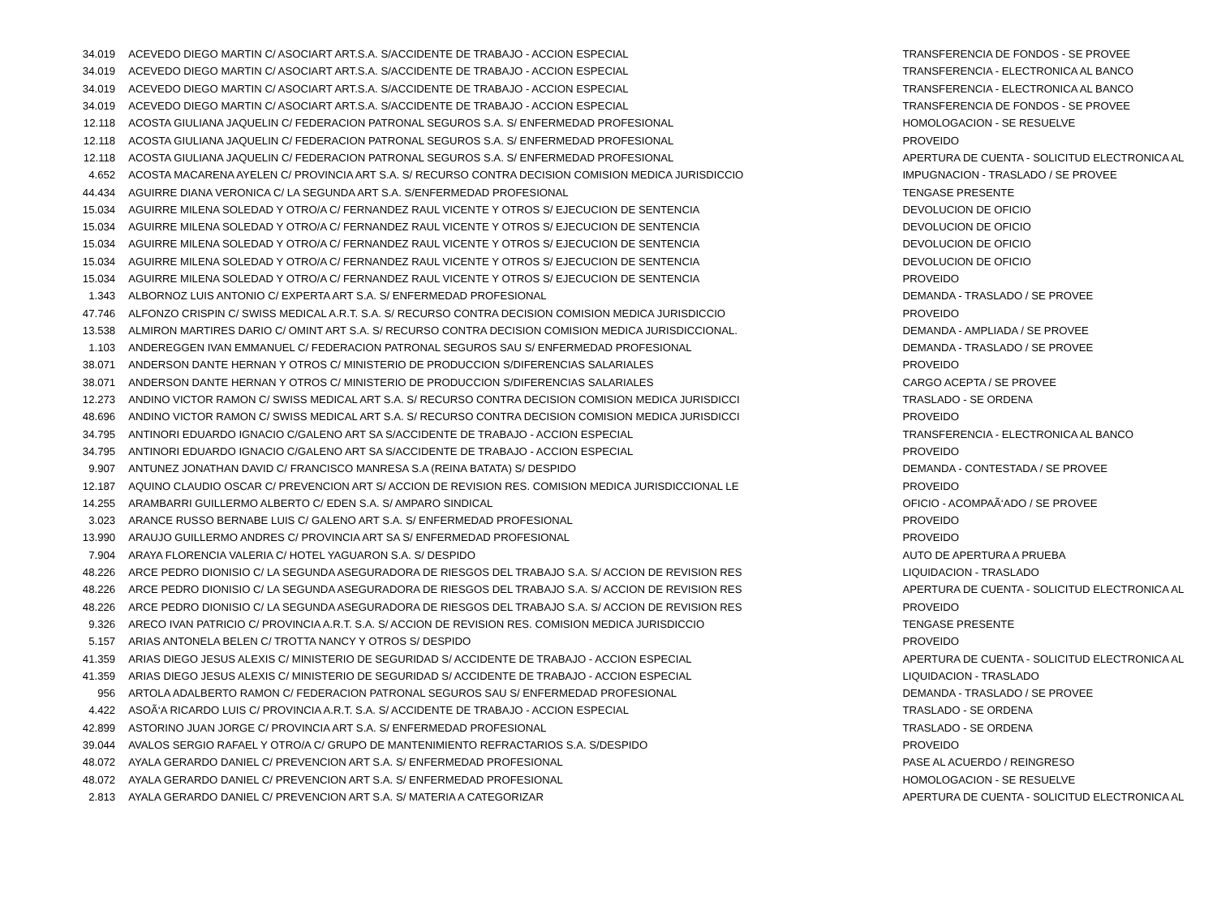| 34.019 | ACEVEDO DIEGO MARTIN C/ ASOCIART ART.S.A. S/ACCIDENTE DE TRABAJO - ACCION ESPECIAL | TRANSFERENCIA DE FONDOS - SE PROVEE |
| 34.019 | ACEVEDO DIEGO MARTIN C/ ASOCIART ART.S.A. S/ACCIDENTE DE TRABAJO - ACCION ESPECIAL | TRANSFERENCIA - ELECTRONICA AL BANCO |
| 34.019 | ACEVEDO DIEGO MARTIN C/ ASOCIART ART.S.A. S/ACCIDENTE DE TRABAJO - ACCION ESPECIAL | TRANSFERENCIA - ELECTRONICA AL BANCO |
| 34.019 | ACEVEDO DIEGO MARTIN C/ ASOCIART ART.S.A. S/ACCIDENTE DE TRABAJO - ACCION ESPECIAL | TRANSFERENCIA DE FONDOS - SE PROVEE |
| 12.118 | ACOSTA GIULIANA JAQUELIN C/ FEDERACION PATRONAL SEGUROS S.A. S/ ENFERMEDAD PROFESIONAL | HOMOLOGACION - SE RESUELVE |
| 12.118 | ACOSTA GIULIANA JAQUELIN C/ FEDERACION PATRONAL SEGUROS S.A. S/ ENFERMEDAD PROFESIONAL | PROVEIDO |
| 12.118 | ACOSTA GIULIANA JAQUELIN C/ FEDERACION PATRONAL SEGUROS S.A. S/ ENFERMEDAD PROFESIONAL | APERTURA DE CUENTA - SOLICITUD ELECTRONICA AL |
| 4.652 | ACOSTA MACARENA AYELEN C/ PROVINCIA ART S.A. S/ RECURSO CONTRA DECISION COMISION MEDICA JURISDICCIO | IMPUGNACION - TRASLADO / SE PROVEE |
| 44.434 | AGUIRRE DIANA VERONICA C/ LA SEGUNDA ART S.A. S/ENFERMEDAD PROFESIONAL | TENGASE PRESENTE |
| 15.034 | AGUIRRE MILENA SOLEDAD Y OTRO/A C/ FERNANDEZ RAUL VICENTE Y OTROS S/ EJECUCION DE SENTENCIA | DEVOLUCION DE OFICIO |
| 15.034 | AGUIRRE MILENA SOLEDAD Y OTRO/A C/ FERNANDEZ RAUL VICENTE Y OTROS S/ EJECUCION DE SENTENCIA | DEVOLUCION DE OFICIO |
| 15.034 | AGUIRRE MILENA SOLEDAD Y OTRO/A C/ FERNANDEZ RAUL VICENTE Y OTROS S/ EJECUCION DE SENTENCIA | DEVOLUCION DE OFICIO |
| 15.034 | AGUIRRE MILENA SOLEDAD Y OTRO/A C/ FERNANDEZ RAUL VICENTE Y OTROS S/ EJECUCION DE SENTENCIA | DEVOLUCION DE OFICIO |
| 15.034 | AGUIRRE MILENA SOLEDAD Y OTRO/A C/ FERNANDEZ RAUL VICENTE Y OTROS S/ EJECUCION DE SENTENCIA | PROVEIDO |
| 1.343 | ALBORNOZ LUIS ANTONIO C/ EXPERTA ART S.A. S/ ENFERMEDAD PROFESIONAL | DEMANDA - TRASLADO / SE PROVEE |
| 47.746 | ALFONZO CRISPIN C/ SWISS MEDICAL A.R.T. S.A. S/ RECURSO CONTRA DECISION COMISION MEDICA JURISDICCIO | PROVEIDO |
| 13.538 | ALMIRON MARTIRES DARIO C/ OMINT ART S.A. S/ RECURSO CONTRA DECISION COMISION MEDICA JURISDICCIONAL. | DEMANDA - AMPLIADA / SE PROVEE |
| 1.103 | ANDEREGGEN IVAN EMMANUEL C/ FEDERACION PATRONAL SEGUROS SAU S/ ENFERMEDAD PROFESIONAL | DEMANDA - TRASLADO / SE PROVEE |
| 38.071 | ANDERSON DANTE HERNAN Y OTROS C/ MINISTERIO DE PRODUCCION S/DIFERENCIAS SALARIALES | PROVEIDO |
| 38.071 | ANDERSON DANTE HERNAN Y OTROS C/ MINISTERIO DE PRODUCCION S/DIFERENCIAS SALARIALES | CARGO ACEPTA / SE PROVEE |
| 12.273 | ANDINO VICTOR RAMON C/ SWISS MEDICAL ART S.A. S/ RECURSO CONTRA DECISION COMISION MEDICA JURISDICCI | TRASLADO - SE ORDENA |
| 48.696 | ANDINO VICTOR RAMON C/ SWISS MEDICAL ART S.A. S/ RECURSO CONTRA DECISION COMISION MEDICA JURISDICCI | PROVEIDO |
| 34.795 | ANTINORI EDUARDO IGNACIO C/GALENO ART SA S/ACCIDENTE DE TRABAJO - ACCION ESPECIAL | TRANSFERENCIA - ELECTRONICA AL BANCO |
| 34.795 | ANTINORI EDUARDO IGNACIO C/GALENO ART SA S/ACCIDENTE DE TRABAJO - ACCION ESPECIAL | PROVEIDO |
| 9.907 | ANTUNEZ JONATHAN DAVID C/ FRANCISCO MANRESA S.A (REINA BATATA) S/ DESPIDO | DEMANDA - CONTESTADA / SE PROVEE |
| 12.187 | AQUINO CLAUDIO OSCAR C/ PREVENCION ART S/ ACCION DE REVISION RES. COMISION MEDICA JURISDICCIONAL LE | PROVEIDO |
| 14.255 | ARAMBARRI GUILLERMO ALBERTO C/ EDEN S.A. S/ AMPARO SINDICAL | OFICIO - ACOMPAÃ‘ADO / SE PROVEE |
| 3.023 | ARANCE RUSSO BERNABE LUIS C/ GALENO ART S.A. S/ ENFERMEDAD PROFESIONAL | PROVEIDO |
| 13.990 | ARAUJO GUILLERMO ANDRES C/ PROVINCIA ART SA S/ ENFERMEDAD PROFESIONAL | PROVEIDO |
| 7.904 | ARAYA FLORENCIA VALERIA C/ HOTEL YAGUARON S.A. S/ DESPIDO | AUTO DE APERTURA A PRUEBA |
| 48.226 | ARCE PEDRO DIONISIO C/ LA SEGUNDA ASEGURADORA DE RIESGOS DEL TRABAJO S.A. S/ ACCION DE REVISION RES | LIQUIDACION - TRASLADO |
| 48.226 | ARCE PEDRO DIONISIO C/ LA SEGUNDA ASEGURADORA DE RIESGOS DEL TRABAJO S.A. S/ ACCION DE REVISION RES | APERTURA DE CUENTA - SOLICITUD ELECTRONICA AL |
| 48.226 | ARCE PEDRO DIONISIO C/ LA SEGUNDA ASEGURADORA DE RIESGOS DEL TRABAJO S.A. S/ ACCION DE REVISION RES | PROVEIDO |
| 9.326 | ARECO IVAN PATRICIO C/ PROVINCIA A.R.T. S.A. S/ ACCION DE REVISION RES. COMISION MEDICA JURISDICCIO | TENGASE PRESENTE |
| 5.157 | ARIAS ANTONELA BELEN C/ TROTTA NANCY Y OTROS S/ DESPIDO | PROVEIDO |
| 41.359 | ARIAS DIEGO JESUS ALEXIS C/ MINISTERIO DE SEGURIDAD S/ ACCIDENTE DE TRABAJO - ACCION ESPECIAL | APERTURA DE CUENTA - SOLICITUD ELECTRONICA AL |
| 41.359 | ARIAS DIEGO JESUS ALEXIS C/ MINISTERIO DE SEGURIDAD S/ ACCIDENTE DE TRABAJO - ACCION ESPECIAL | LIQUIDACION - TRASLADO |
| 956 | ARTOLA ADALBERTO RAMON C/ FEDERACION PATRONAL SEGUROS SAU S/ ENFERMEDAD PROFESIONAL | DEMANDA - TRASLADO / SE PROVEE |
| 4.422 | ASOÃ‘A RICARDO LUIS C/ PROVINCIA A.R.T. S.A. S/ ACCIDENTE DE TRABAJO - ACCION ESPECIAL | TRASLADO - SE ORDENA |
| 42.899 | ASTORINO JUAN JORGE C/ PROVINCIA ART S.A. S/ ENFERMEDAD PROFESIONAL | TRASLADO - SE ORDENA |
| 39.044 | AVALOS SERGIO RAFAEL Y OTRO/A C/ GRUPO DE MANTENIMIENTO REFRACTARIOS S.A. S/DESPIDO | PROVEIDO |
| 48.072 | AYALA GERARDO DANIEL C/ PREVENCION ART S.A. S/ ENFERMEDAD PROFESIONAL | PASE AL ACUERDO / REINGRESO |
| 48.072 | AYALA GERARDO DANIEL C/ PREVENCION ART S.A. S/ ENFERMEDAD PROFESIONAL | HOMOLOGACION - SE RESUELVE |
| 2.813 | AYALA GERARDO DANIEL C/ PREVENCION ART S.A. S/ MATERIA A CATEGORIZAR | APERTURA DE CUENTA - SOLICITUD ELECTRONICA AL |